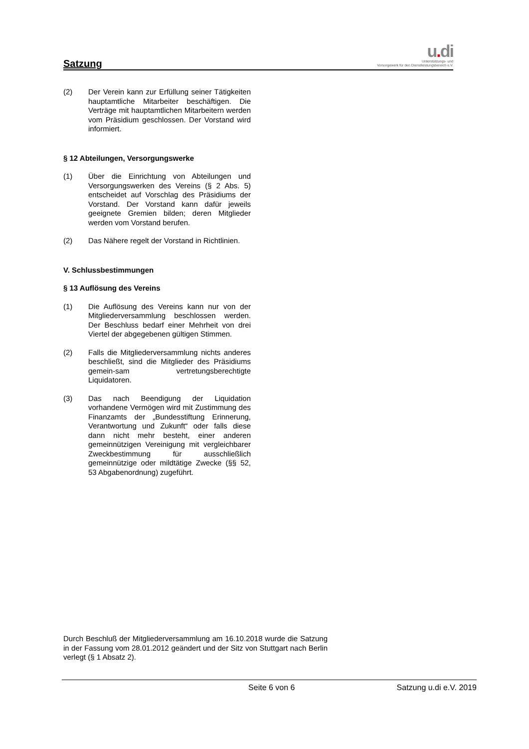Satzung
u. di
Unterstützungs- und
Vorsorgewerk für den Dienstleistungsbereich e.V.
(2) Der Verein kann zur Erfüllung seiner Tätigkeiten hauptamtliche Mitarbeiter beschäftigen. Die Verträge mit hauptamtlichen Mitarbeitern werden vom Präsidium geschlossen. Der Vorstand wird informiert.
§ 12 Abteilungen, Versorgungswerke
(1) Über die Einrichtung von Abteilungen und Versorgungswerken des Vereins (§ 2 Abs. 5) entscheidet auf Vorschlag des Präsidiums der Vorstand. Der Vorstand kann dafür jeweils geeignete Gremien bilden; deren Mitglieder werden vom Vorstand berufen.
(2) Das Nähere regelt der Vorstand in Richtlinien.
V. Schlussbestimmungen
§ 13 Auflösung des Vereins
(1) Die Auflösung des Vereins kann nur von der Mitgliederversammlung beschlossen werden. Der Beschluss bedarf einer Mehrheit von drei Viertel der abgegebenen gültigen Stimmen.
(2) Falls die Mitgliederversammlung nichts anderes beschließt, sind die Mitglieder des Präsidiums gemein-sam vertretungsberechtigte Liquidatoren.
(3) Das nach Beendigung der Liquidation vorhandene Vermögen wird mit Zustimmung des Finanzamts der „Bundesstiftung Erinnerung, Verantwortung und Zukunft“ oder falls diese dann nicht mehr besteht, einer anderen gemeinnützigen Vereinigung mit vergleichbarer Zweckbestimmung für ausschließlich gemeinnützige oder mildtätige Zwecke (§§ 52, 53 Abgabenordnung) zugeführt.
Durch Beschluß der Mitgliederversammlung am 16.10.2018 wurde die Satzung in der Fassung vom 28.01.2012 geändert und der Sitz von Stuttgart nach Berlin verlegt (§ 1 Absatz 2).
Seite 6 von 6 Satzung u.di e.V. 2019